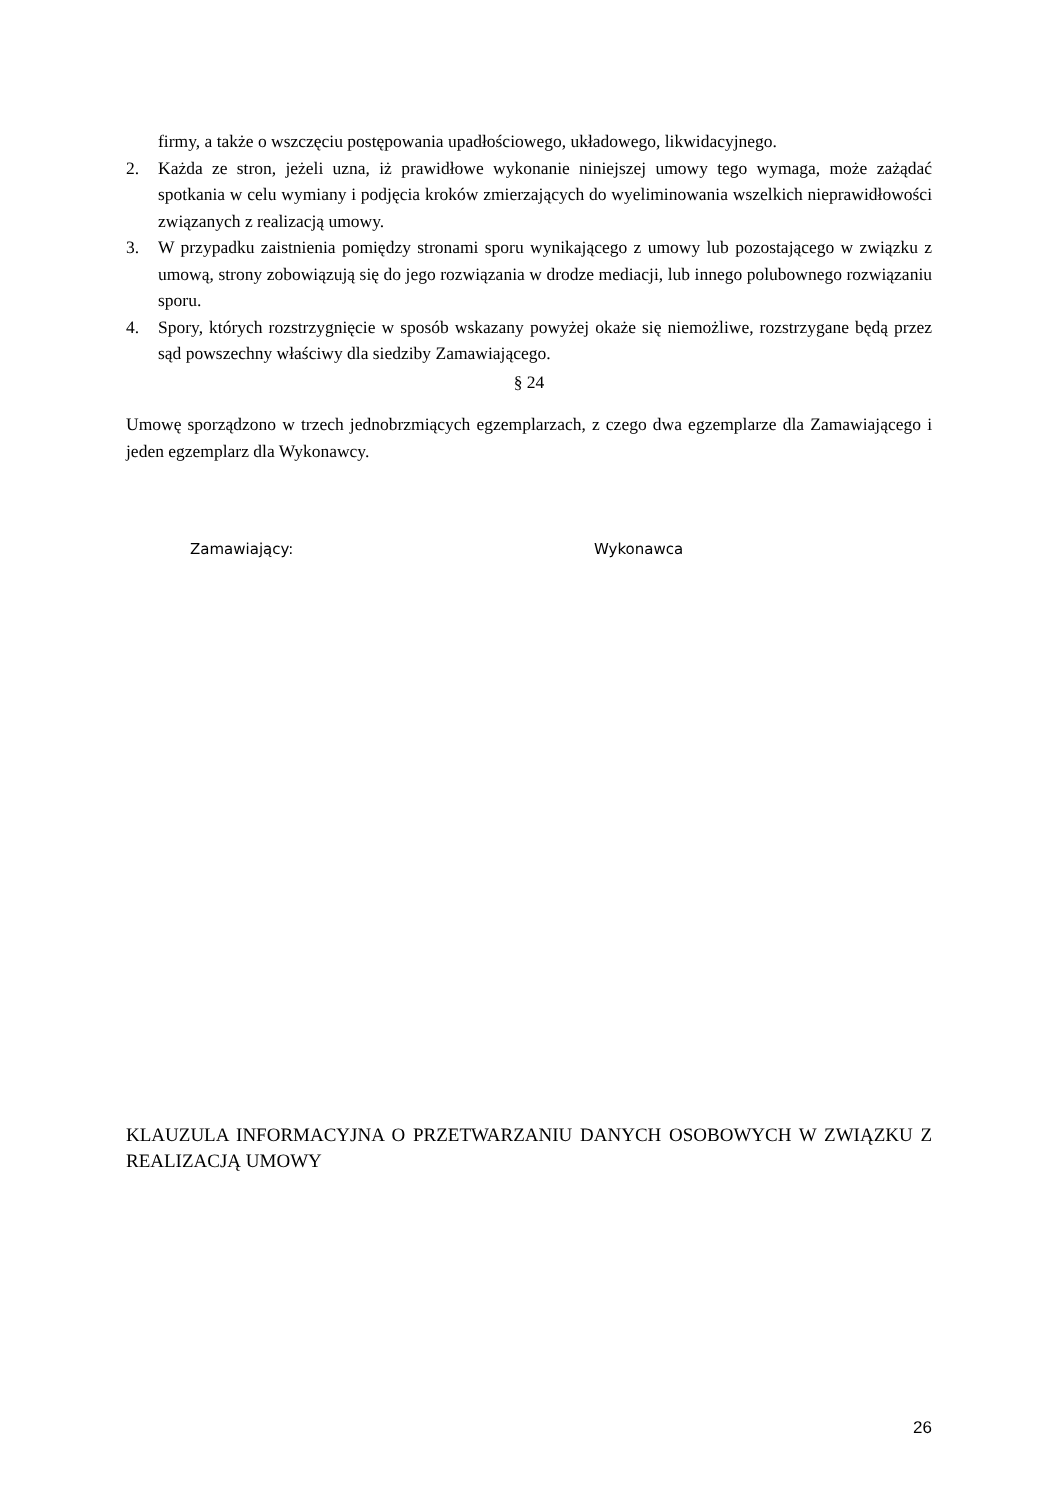firmy, a także o wszczęciu postępowania upadłościowego, układowego, likwidacyjnego.
2. Każda ze stron, jeżeli uzna, iż prawidłowe wykonanie niniejszej umowy tego wymaga, może zażądać spotkania w celu wymiany i podjęcia kroków zmierzających do wyeliminowania wszelkich nieprawidłowości związanych z realizacją umowy.
3. W przypadku zaistnienia pomiędzy stronami sporu wynikającego z umowy lub pozostającego w związku z umową, strony zobowiązują się do jego rozwiązania w drodze mediacji, lub innego polubownego rozwiązaniu sporu.
4. Spory, których rozstrzygnięcie w sposób wskazany powyżej okaże się niemożliwe, rozstrzygane będą przez sąd powszechny właściwy dla siedziby Zamawiającego.
§ 24
Umowę sporządzono w trzech jednobrzmiących egzemplarzach, z czego dwa egzemplarze dla Zamawiającego i jeden egzemplarz dla Wykonawcy.
Zamawiający: Wykonawca
KLAUZULA INFORMACYJNA O PRZETWARZANIU DANYCH OSOBOWYCH W ZWIĄZKU Z REALIZACJĄ UMOWY
26